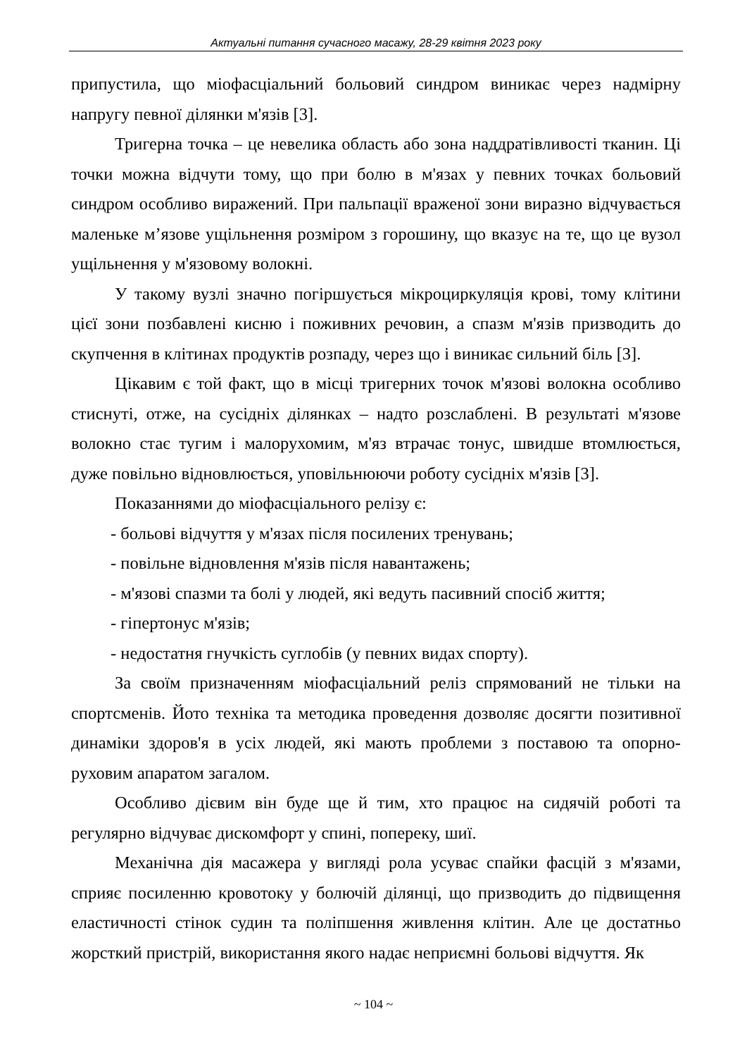Актуальні питання сучасного масажу, 28-29 квітня 2023 року
припустила, що міофасціальний больовий синдром виникає через надмірну напругу певної ділянки м'язів [3].
Тригерна точка – це невелика область або зона наддратівливості тканин. Ці точки можна відчути тому, що при болю в м'язах у певних точках больовий синдром особливо виражений. При пальпації враженої зони виразно відчувається маленьке м’язове ущільнення розміром з горошину, що вказує на те, що це вузол ущільнення у м'язовому волокні.
У такому вузлі значно погіршується мікроциркуляція крові, тому клітини цієї зони позбавлені кисню і поживних речовин, а спазм м'язів призводить до скупчення в клітинах продуктів розпаду, через що і виникає сильний біль [3].
Цікавим є той факт, що в місці тригерних точок м'язові волокна особливо стиснуті, отже, на сусідніх ділянках – надто розслаблені. В результаті м'язове волокно стає тугим і малорухомим, м'яз втрачає тонус, швидше втомлюється, дуже повільно відновлюється, уповільнюючи роботу сусідніх м'язів [3].
Показаннями до міофасціального релізу є:
- больові відчуття у м'язах після посилених тренувань;
- повільне відновлення м'язів після навантажень;
- м'язові спазми та болі у людей, які ведуть пасивний спосіб життя;
- гіпертонус м'язів;
- недостатня гнучкість суглобів (у певних видах спорту).
За своїм призначенням міофасціальний реліз спрямований не тільки на спортсменів. Йото техніка та методика проведення дозволяє досягти позитивної динаміки здоров'я в усіх людей, які мають проблеми з поставою та опорно-руховим апаратом загалом.
Особливо дієвим він буде ще й тим, хто працює на сидячій роботі та регулярно відчуває дискомфорт у спині, попереку, шиї.
Механічна дія масажера у вигляді рола усуває спайки фасцій з м'язами, сприяє посиленню кровотоку у болючій ділянці, що призводить до підвищення еластичності стінок судин та поліпшення живлення клітин. Але це достатньо жорсткий пристрій, використання якого надає неприємні больові відчуття. Як
~ 104 ~